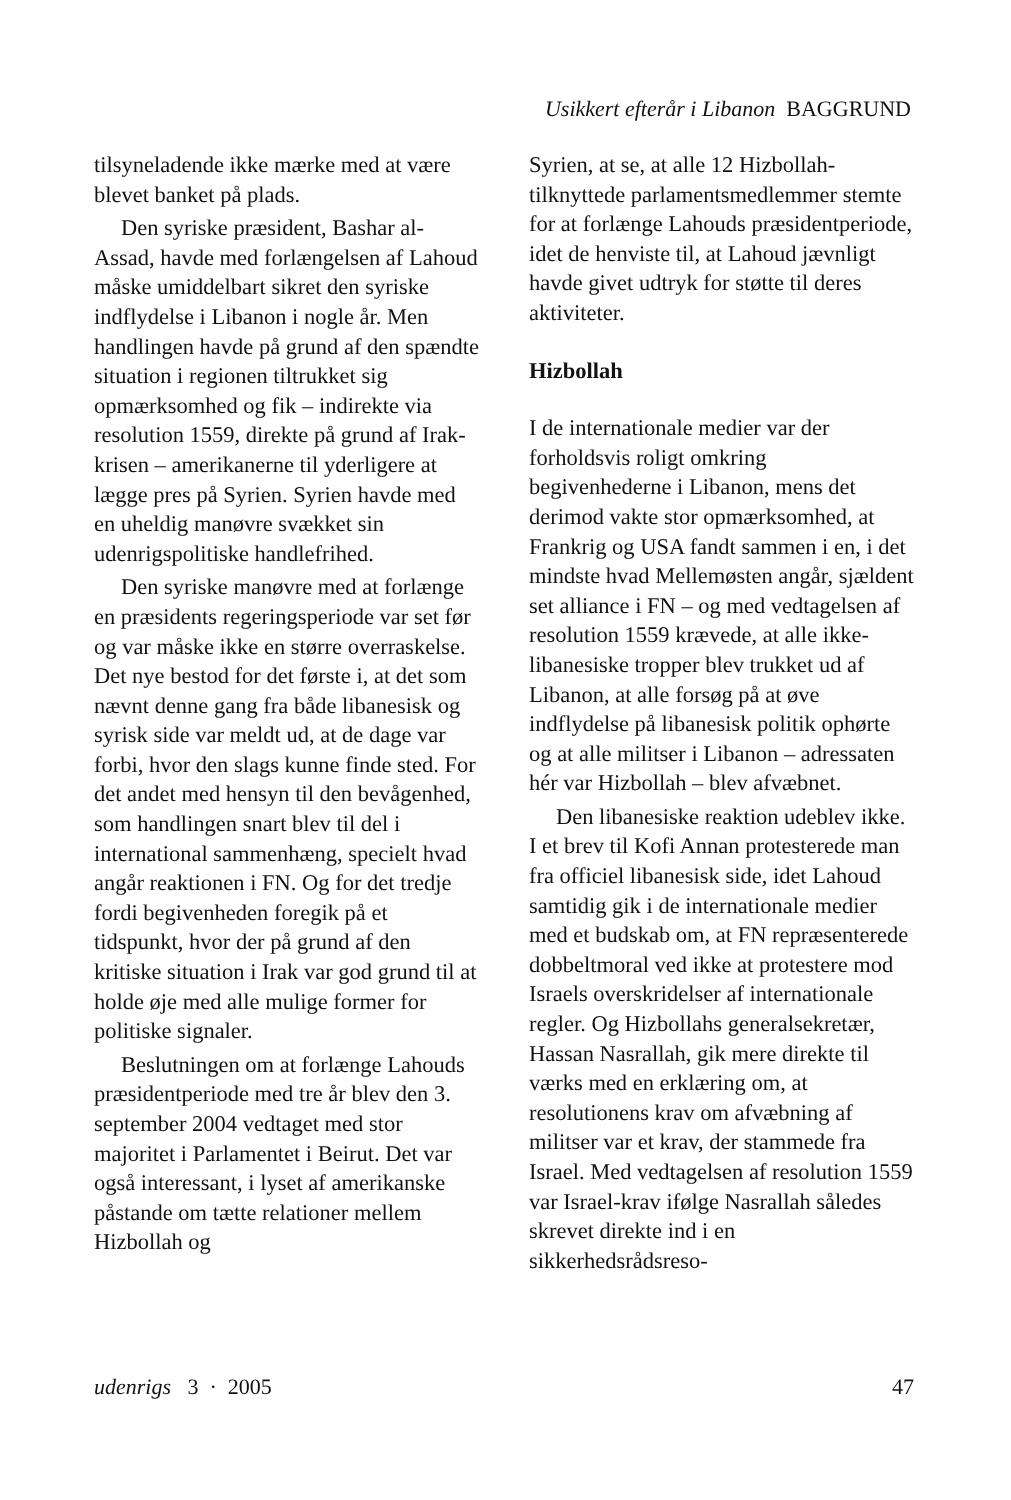Usikkert efterår i Libanon BAGGRUND
tilsyneladende ikke mærke med at være blevet banket på plads.
Den syriske præsident, Bashar al-Assad, havde med forlængelsen af Lahoud måske umiddelbart sikret den syriske indflydelse i Libanon i nogle år. Men handlingen havde på grund af den spændte situation i regionen tiltrukket sig opmærksomhed og fik – indirekte via resolution 1559, direkte på grund af Irak-krisen – amerikanerne til yderligere at lægge pres på Syrien. Syrien havde med en uheldig manøvre svækket sin udenrigspolitiske handlefrihed.
Den syriske manøvre med at forlænge en præsidents regeringsperiode var set før og var måske ikke en større overraskelse. Det nye bestod for det første i, at det som nævnt denne gang fra både libanesisk og syrisk side var meldt ud, at de dage var forbi, hvor den slags kunne finde sted. For det andet med hensyn til den bevågenhed, som handlingen snart blev til del i international sammenhæng, specielt hvad angår reaktionen i FN. Og for det tredje fordi begivenheden foregik på et tidspunkt, hvor der på grund af den kritiske situation i Irak var god grund til at holde øje med alle mulige former for politiske signaler.
Beslutningen om at forlænge Lahouds præsidentperiode med tre år blev den 3. september 2004 vedtaget med stor majoritet i Parlamentet i Beirut. Det var også interessant, i lyset af amerikanske påstande om tætte relationer mellem Hizbollah og
Syrien, at se, at alle 12 Hizbollah-tilknyttede parlamentsmedlemmer stemte for at forlænge Lahouds præsidentperiode, idet de henviste til, at Lahoud jævnligt havde givet udtryk for støtte til deres aktiviteter.
Hizbollah
I de internationale medier var der forholdsvis roligt omkring begivenhederne i Libanon, mens det derimod vakte stor opmærksomhed, at Frankrig og USA fandt sammen i en, i det mindste hvad Mellemøsten angår, sjældent set alliance i FN – og med vedtagelsen af resolution 1559 krævede, at alle ikke-libanesiske tropper blev trukket ud af Libanon, at alle forsøg på at øve indflydelse på libanesisk politik ophørte og at alle militser i Libanon – adressaten hér var Hizbollah – blev afvæbnet.
Den libanesiske reaktion udeblev ikke. I et brev til Kofi Annan protesterede man fra officiel libanesisk side, idet Lahoud samtidig gik i de internationale medier med et budskab om, at FN repræsenterede dobbeltmoral ved ikke at protestere mod Israels overskridelser af internationale regler. Og Hizbollahs generalsekretær, Hassan Nasrallah, gik mere direkte til værks med en erklæring om, at resolutionens krav om afvæbning af militser var et krav, der stammede fra Israel. Med vedtagelsen af resolution 1559 var Israel-krav ifølge Nasrallah således skrevet direkte ind i en sikkerhedsrådsreso-
udenrigs 3 · 2005 47